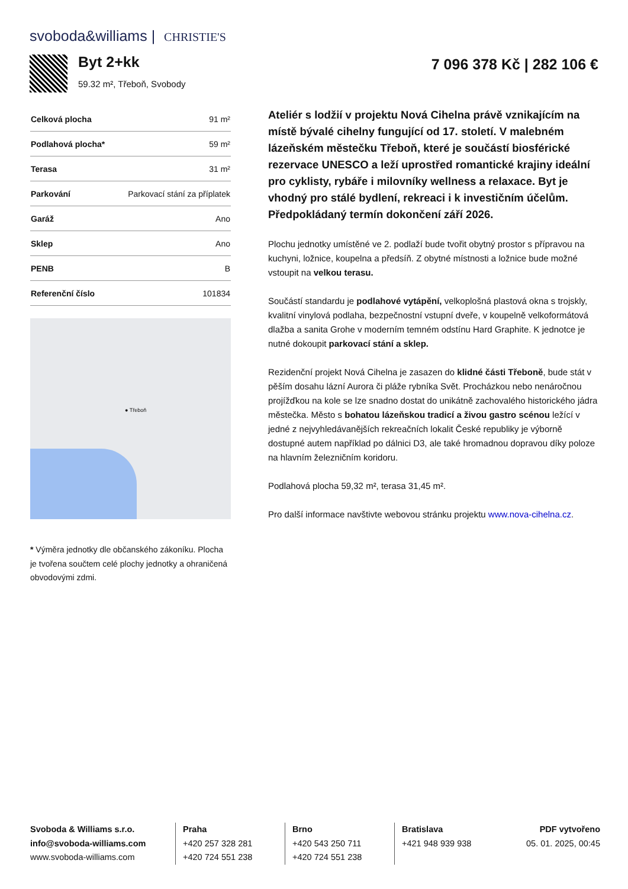svoboda&williams | CHRISTIE'S
Byt 2+kk
59.32 m², Třeboň, Svobody
7 096 378 Kč | 282 106 €
| Celková plocha | 91 m² |
| Podlahová plocha* | 59 m² |
| Terasa | 31 m² |
| Parkování | Parkovací stání za příplatek |
| Garáž | Ano |
| Sklep | Ano |
| PENB | B |
| Referenční číslo | 101834 |
● Třeboň
* Výměra jednotky dle občanského zákoníku. Plocha je tvořena součtem celé plochy jednotky a ohraničená obvodovými zdmi.
Ateliér s lodžií v projektu Nová Cihelna právě vznikajícím na místě bývalé cihelny fungující od 17. století. V malebném lázeňském městečku Třeboň, které je součástí biosférické rezervace UNESCO a leží uprostřed romantické krajiny ideální pro cyklisty, rybáře i milovníky wellness a relaxace. Byt je vhodný pro stálé bydlení, rekreaci i k investičním účelům. Předpokládaný termín dokončení září 2026.
Plochu jednotky umístěné ve 2. podlaží bude tvořit obytný prostor s přípravou na kuchyni, ložnice, koupelna a předsíň. Z obytné místnosti a ložnice bude možné vstoupit na velkou terasu.
Součástí standardu je podlahové vytápění, velkoplošná plastová okna s trojskly, kvalitní vinylová podlaha, bezpečnostní vstupní dveře, v koupelně velkoformátová dlažba a sanita Grohe v moderním temném odstínu Hard Graphite. K jednotce je nutné dokoupit parkovací stání a sklep.
Rezidenční projekt Nová Cihelna je zasazen do klidné části Třeboně, bude stát v pěším dosahu lázní Aurora či pláže rybníka Svět. Procházkou nebo nenáročnou projížďkou na kole se lze snadno dostat do unikátně zachovalého historického jádra městečka. Město s bohatou lázeňskou tradicí a živou gastro scénou ležící v jedné z nejvyhledávanějších rekreačních lokalit České republiky je výborně dostupné autem například po dálnici D3, ale také hromadnou dopravou díky poloze na hlavním železničním koridoru.
Podlahová plocha 59,32 m², terasa 31,45 m².
Pro další informace navštivte webovou stránku projektu www.nova-cihelna.cz.
Svoboda & Williams s.r.o.
info@svoboda-williams.com
www.svoboda-williams.com
Praha
+420 257 328 281
+420 724 551 238
Brno
+420 543 250 711
+420 724 551 238
Bratislava
+421 948 939 938
PDF vytvořeno
05. 01. 2025, 00:45